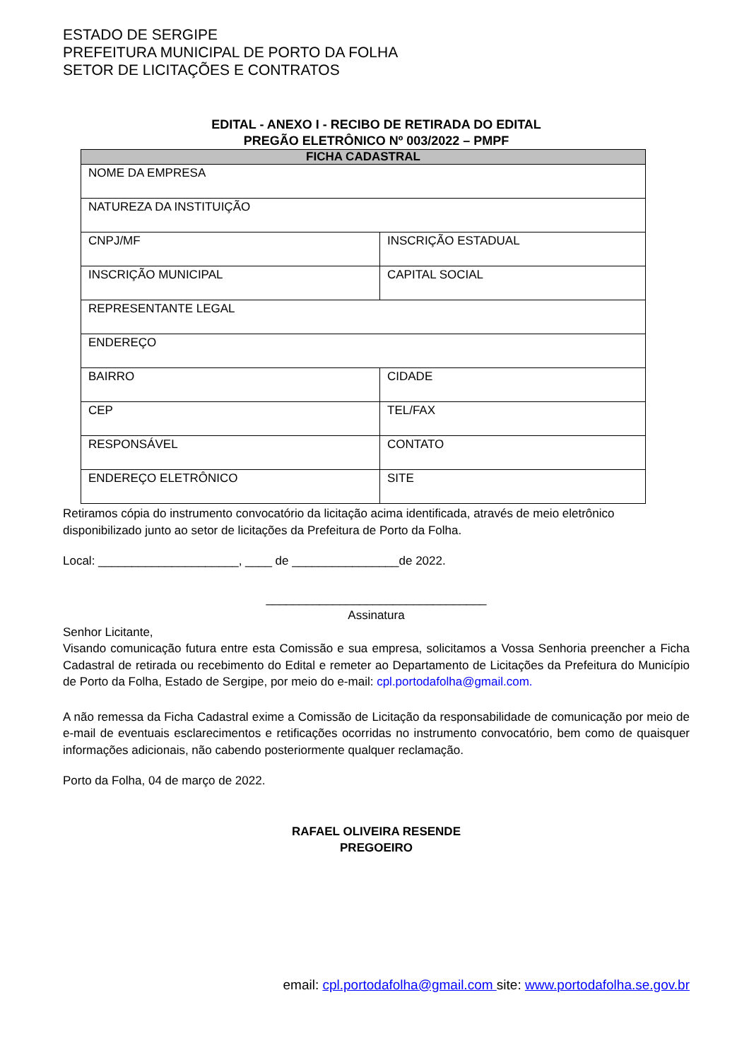ESTADO DE SERGIPE
PREFEITURA MUNICIPAL DE PORTO DA FOLHA
SETOR DE LICITAÇÕES E CONTRATOS
EDITAL - ANEXO I - RECIBO DE RETIRADA DO EDITAL
PREGÃO ELETRÔNICO Nº 003/2022 – PMPF
| FICHA CADASTRAL | |
| --- | --- |
| NOME DA EMPRESA | |
| NATUREZA DA INSTITUIÇÃO | |
| CNPJ/MF | INSCRIÇÃO ESTADUAL |
| INSCRIÇÃO MUNICIPAL | CAPITAL SOCIAL |
| REPRESENTANTE LEGAL | |
| ENDEREÇO | |
| BAIRRO | CIDADE |
| CEP | TEL/FAX |
| RESPONSÁVEL | CONTATO |
| ENDEREÇO ELETRÔNICO | SITE |
Retiramos cópia do instrumento convocatório da licitação acima identificada, através de meio eletrônico disponibilizado junto ao setor de licitações da Prefeitura de Porto da Folha.
Local: _____________________, ____ de ________________de 2022.
_________________________________
Assinatura
Senhor Licitante,
Visando comunicação futura entre esta Comissão e sua empresa, solicitamos a Vossa Senhoria preencher a Ficha Cadastral de retirada ou recebimento do Edital e remeter ao Departamento de Licitações da Prefeitura do Município de Porto da Folha, Estado de Sergipe, por meio do e-mail: cpl.portodafolha@gmail.com.
A não remessa da Ficha Cadastral exime a Comissão de Licitação da responsabilidade de comunicação por meio de e-mail de eventuais esclarecimentos e retificações ocorridas no instrumento convocatório, bem como de quaisquer informações adicionais, não cabendo posteriormente qualquer reclamação.
Porto da Folha, 04 de março de 2022.
RAFAEL OLIVEIRA RESENDE
PREGOEIRO
email: cpl.portodafolha@gmail.com site: www.portodafolha.se.gov.br